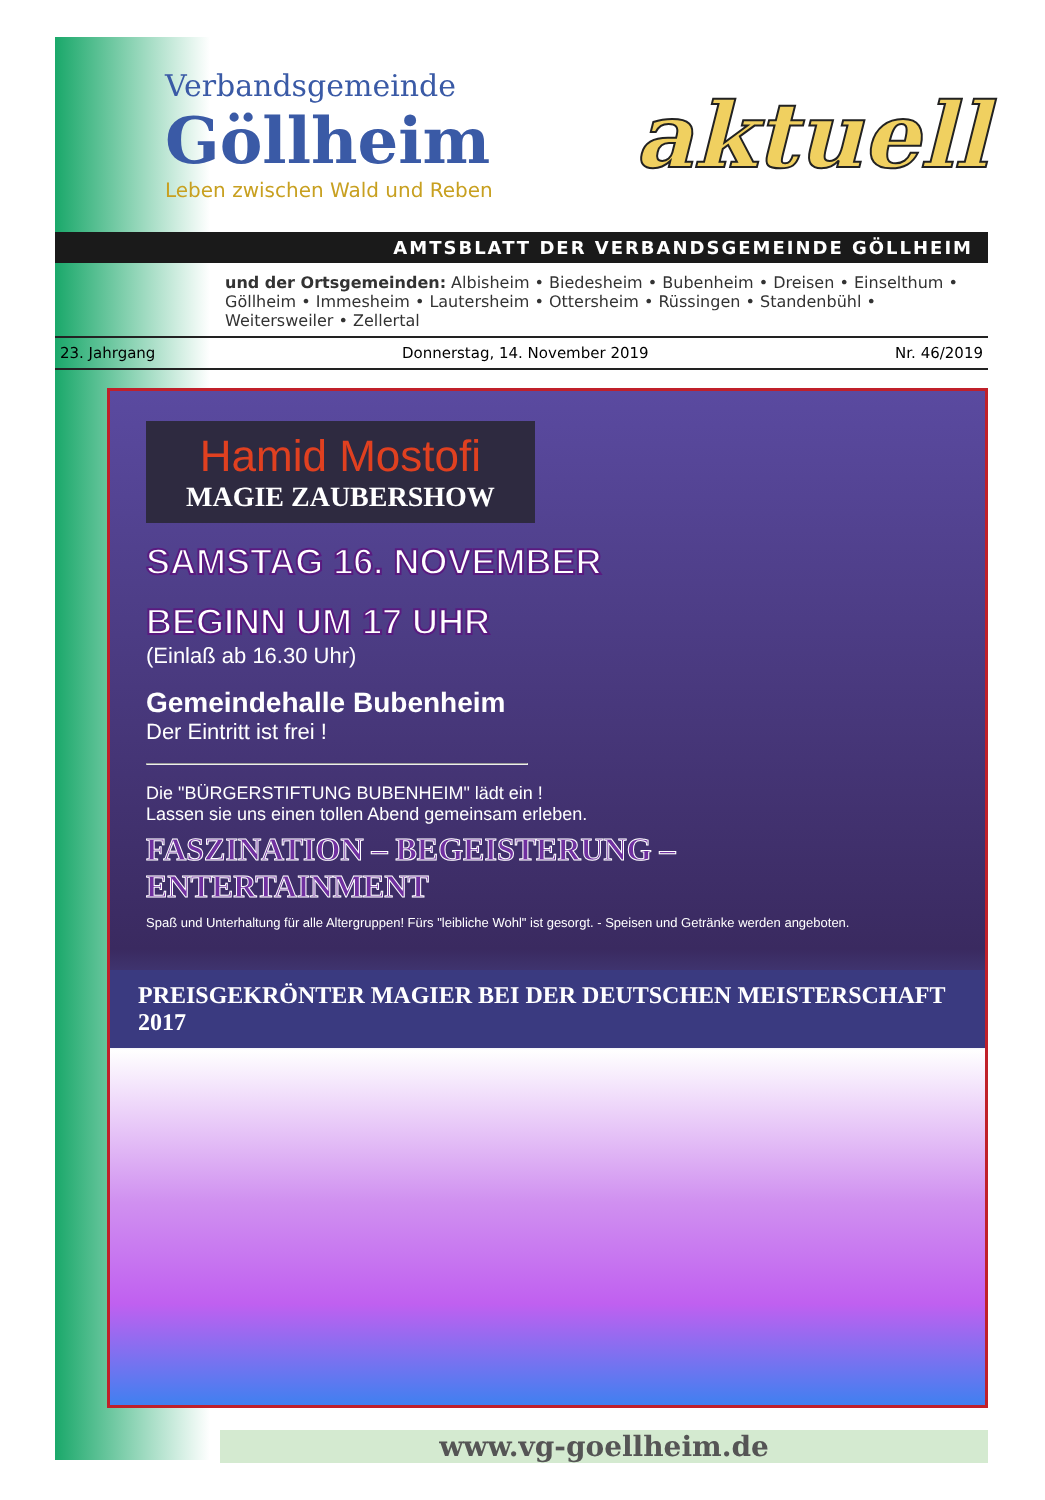Verbandsgemeinde
Göllheim
Leben zwischen Wald und Reben
aktuell
AMTSBLATT DER VERBANDSGEMEINDE GÖLLHEIM
und der Ortsgemeinden: Albisheim • Biedesheim • Bubenheim • Dreisen • Einselthum • Göllheim • Immesheim • Lautersheim • Ottersheim • Rüssingen • Standenbühl • Weitersweiler • Zellertal
23. Jahrgang Donnerstag, 14. November 2019 Nr. 46/2019
Hamid Mostofi
MAGIE ZAUBERSHOW
SAMSTAG 16. NOVEMBER
BEGINN UM 17 UHR
(Einlaß ab 16.30 Uhr)
Gemeindehalle Bubenheim
Der Eintritt ist frei !
Die "BÜRGERSTIFTUNG BUBENHEIM" lädt ein !
Lassen sie uns einen tollen Abend gemeinsam erleben.
FASZINATION – BEGEISTERUNG – ENTERTAINMENT
Spaß und Unterhaltung für alle Altergruppen! Fürs "leibliche Wohl" ist gesorgt. - Speisen und Getränke werden angeboten.
PREISGEKRÖNTER MAGIER BEI DER DEUTSCHEN MEISTERSCHAFT 2017
www.vg-goellheim.de